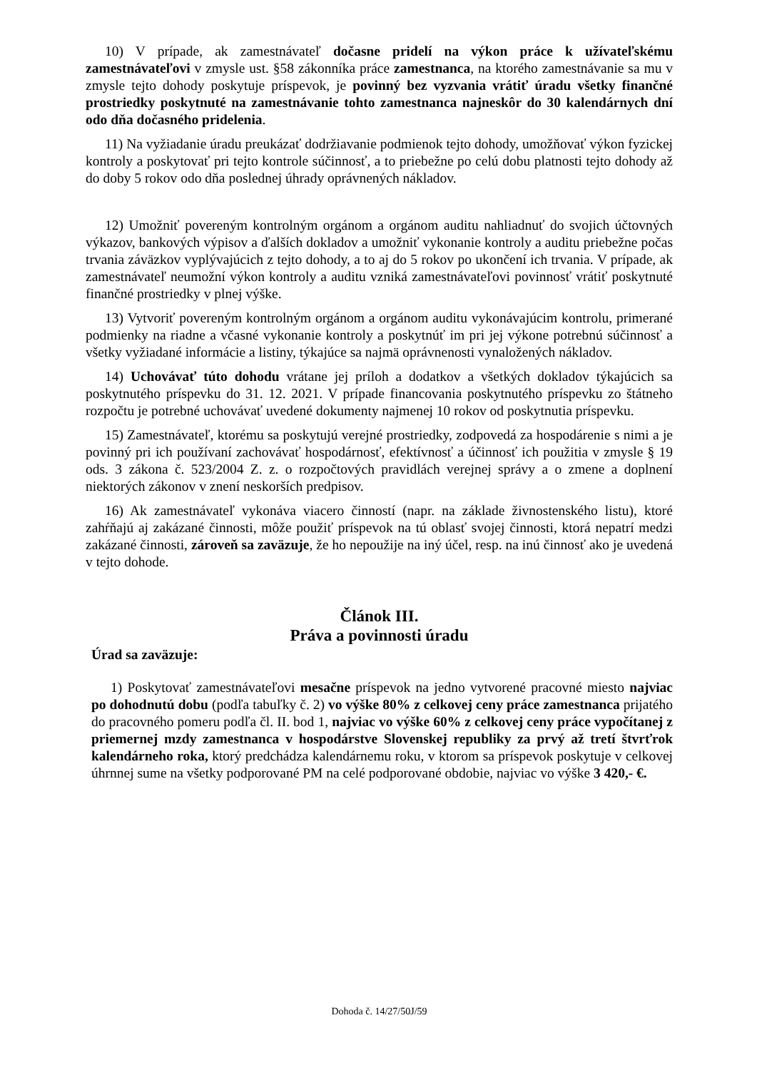10) V prípade, ak zamestnávateľ dočasne pridelí na výkon práce k užívateľskému zamestnávateľovi v zmysle ust. §58 zákonníka práce zamestnanca, na ktorého zamestnávanie sa mu v zmysle tejto dohody poskytuje príspevok, je povinný bez vyzvania vrátiť úradu všetky finančné prostriedky poskytnuté na zamestnávanie tohto zamestnanca najneskôr do 30 kalendárnych dní odo dňa dočasného pridelenia.
11) Na vyžiadanie úradu preukázať dodržiavanie podmienok tejto dohody, umožňovať výkon fyzickej kontroly a poskytovať pri tejto kontrole súčinnosť, a to priebežne po celú dobu platnosti tejto dohody až do doby 5 rokov odo dňa poslednej úhrady oprávnených nákladov.
12) Umožniť povereným kontrolným orgánom a orgánom auditu nahliadnuť do svojich účtovných výkazov, bankových výpisov a ďalších dokladov a umožniť vykonanie kontroly a auditu priebežne počas trvania záväzkov vyplývajúcich z tejto dohody, a to aj do 5 rokov po ukončení ich trvania. V prípade, ak zamestnávateľ neumožní výkon kontroly a auditu vzniká zamestnávateľovi povinnosť vrátiť poskytnuté finančné prostriedky v plnej výške.
13) Vytvoriť povereným kontrolným orgánom a orgánom auditu vykonávajúcim kontrolu, primerané podmienky na riadne a včasné vykonanie kontroly a poskytnúť im pri jej výkone potrebnú súčinnosť a všetky vyžiadané informácie a listiny, týkajúce sa najmä oprávnenosti vynaložených nákladov.
14) Uchovávať túto dohodu vrátane jej príloh a dodatkov a všetkých dokladov týkajúcich sa poskytnutého príspevku do 31. 12. 2021. V prípade financovania poskytnutého príspevku zo štátneho rozpočtu je potrebné uchovávať uvedené dokumenty najmenej 10 rokov od poskytnutia príspevku.
15) Zamestnávateľ, ktorému sa poskytujú verejné prostriedky, zodpovedá za hospodárenie s nimi a je povinný pri ich používaní zachovávať hospodárnosť, efektívnosť a účinnosť ich použitia v zmysle § 19 ods. 3 zákona č. 523/2004 Z. z. o rozpočtových pravidlách verejnej správy a o zmene a doplnení niektorých zákonov v znení neskorších predpisov.
16) Ak zamestnávateľ vykonáva viacero činností (napr. na základe živnostenského listu), ktoré zahŕňajú aj zakázané činnosti, môže použiť príspevok na tú oblasť svojej činnosti, ktorá nepatrí medzi zakázané činnosti, zároveň sa zaväzuje, že ho nepoužije na iný účel, resp. na inú činnosť ako je uvedená v tejto dohode.
Článok III.
Práva a povinnosti úradu
Úrad sa zaväzuje:
1) Poskytovať zamestnávateľovi mesačne príspevok na jedno vytvorené pracovné miesto najviac po dohodnutú dobu (podľa tabuľky č. 2) vo výške 80% z celkovej ceny práce zamestnanca prijatého do pracovného pomeru podľa čl. II. bod 1, najviac vo výške 60% z celkovej ceny práce vypočítanej z priemernej mzdy zamestnanca v hospodárstve Slovenskej republiky za prvý až tretí štvrťrok kalendárneho roka, ktorý predchádza kalendárnemu roku, v ktorom sa príspevok poskytuje v celkovej úhrnnej sume na všetky podporované PM na celé podporované obdobie, najviac vo výške 3 420,- €.
Dohoda č. 14/27/50J/59